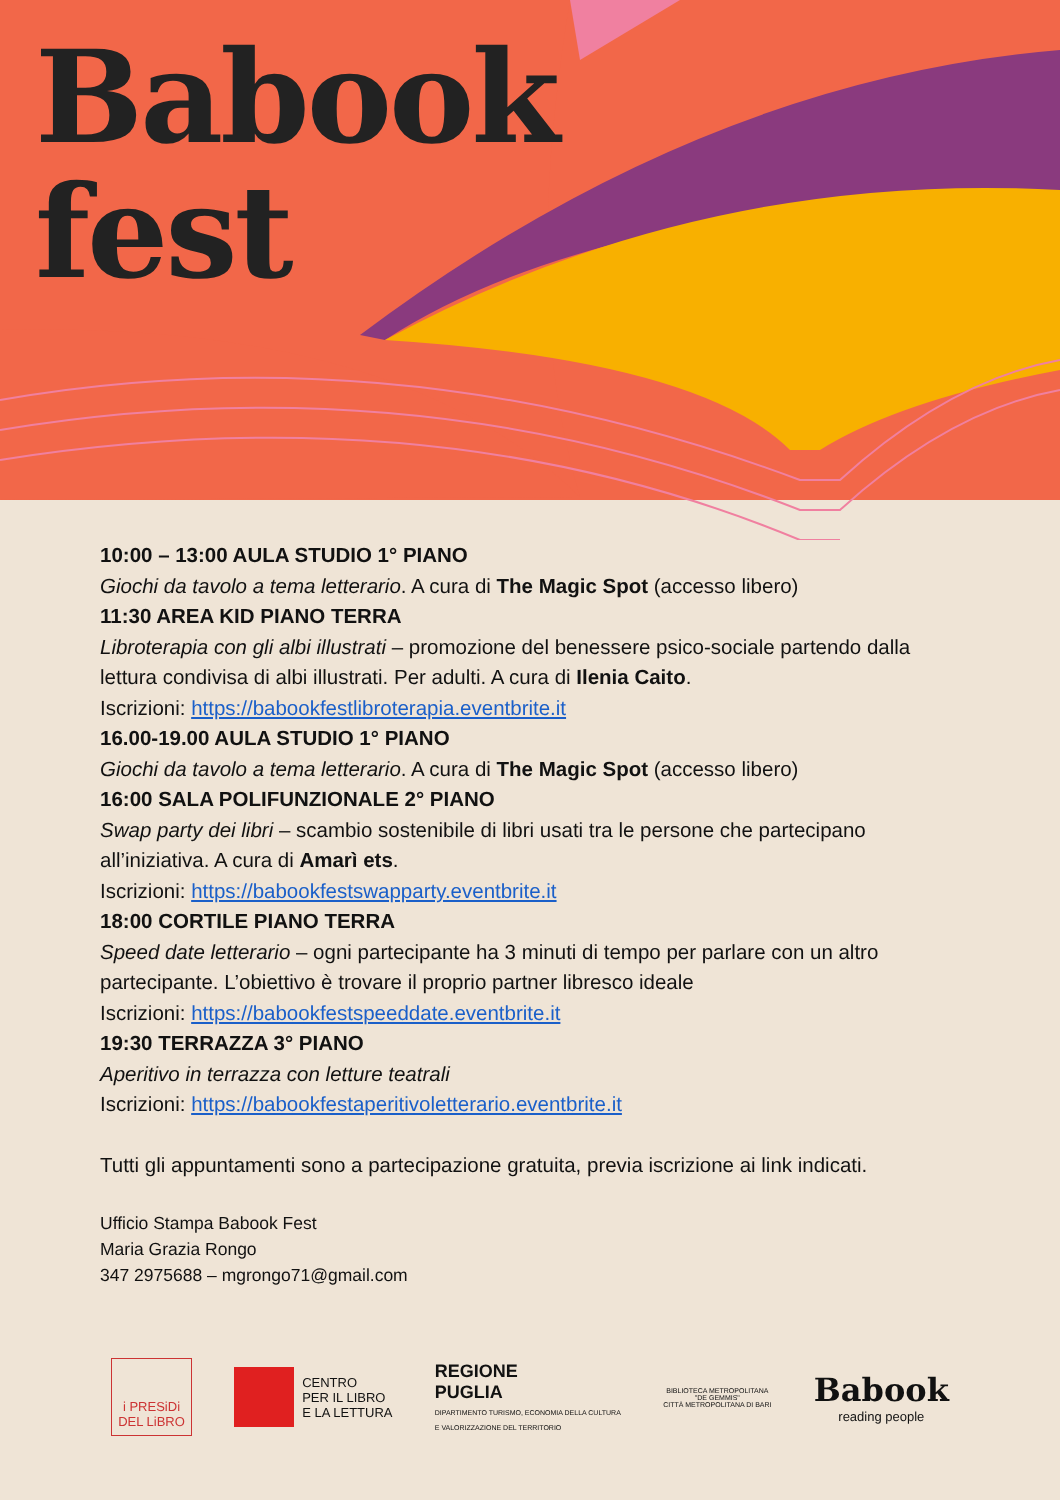Babook
fest
10:00 – 13:00 AULA STUDIO 1° PIANO
Giochi da tavolo a tema letterario. A cura di The Magic Spot (accesso libero)
11:30 AREA KID PIANO TERRA
Libroterapia con gli albi illustrati – promozione del benessere psico-sociale partendo dalla lettura condivisa di albi illustrati. Per adulti. A cura di Ilenia Caito.
Iscrizioni: https://babookfestlibroterapia.eventbrite.it
16.00-19.00 AULA STUDIO 1° PIANO
Giochi da tavolo a tema letterario. A cura di The Magic Spot (accesso libero)
16:00 SALA POLIFUNZIONALE 2° PIANO
Swap party dei libri – scambio sostenibile di libri usati tra le persone che partecipano all’iniziativa. A cura di Amarì ets.
Iscrizioni: https://babookfestswapparty.eventbrite.it
18:00 CORTILE PIANO TERRA
Speed date letterario – ogni partecipante ha 3 minuti di tempo per parlare con un altro partecipante. L’obiettivo è trovare il proprio partner libresco ideale
Iscrizioni: https://babookfestspeeddate.eventbrite.it
19:30 TERRAZZA 3° PIANO
Aperitivo in terrazza con letture teatrali
Iscrizioni: https://babookfestaperitivoletterario.eventbrite.it
Tutti gli appuntamenti sono a partecipazione gratuita, previa iscrizione ai link indicati.
Ufficio Stampa Babook Fest
Maria Grazia Rongo
347 2975688 – mgrongo71@gmail.com
i PRESiDi
DEL LiBRO
CENTRO
PER IL LIBRO
E LA LETTURA
REGIONE
PUGLIA
DIPARTIMENTO TURISMO, ECONOMIA DELLA CULTURA
E VALORIZZAZIONE DEL TERRITORIO
BIBLIOTECA METROPOLITANA
"DE GEMMIS"
CITTÀ METROPOLITANA DI BARI
Babook
reading people